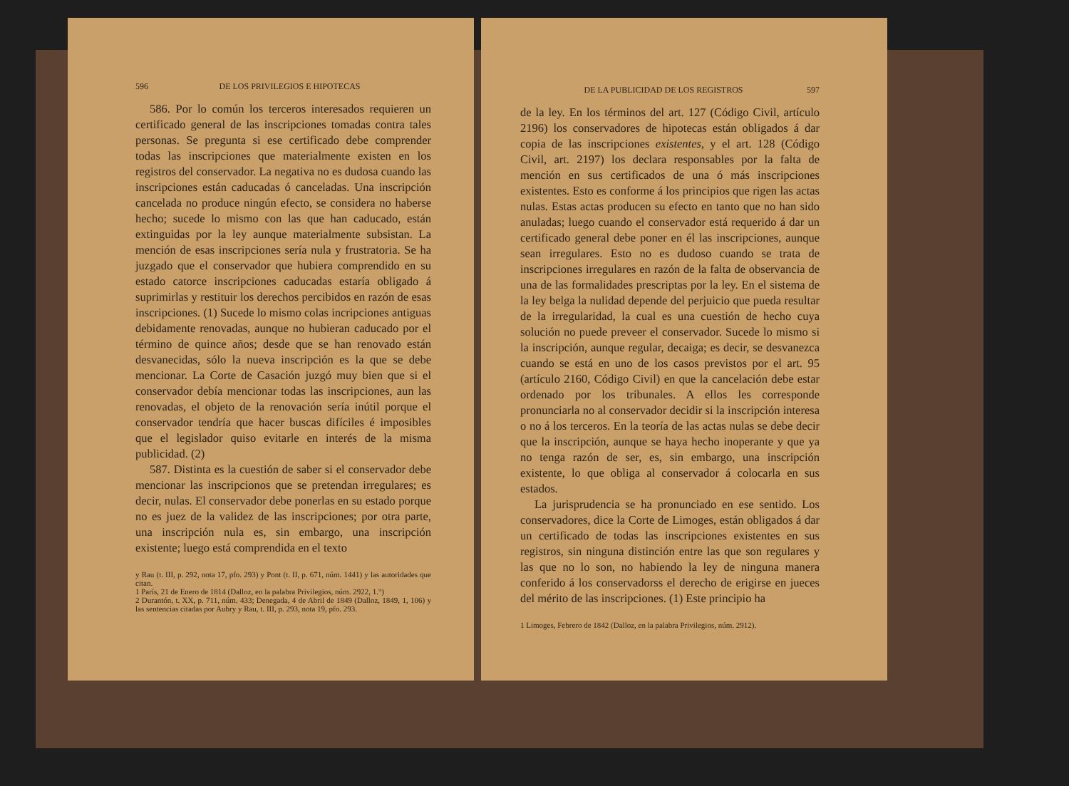596 DE LOS PRIVILEGIOS E HIPOTECAS
586. Por lo común los terceros interesados requieren un certificado general de las inscripciones tomadas contra tales personas. Se pregunta si ese certificado debe comprender todas las inscripciones que materialmente existen en los registros del conservador. La negativa no es dudosa cuando las inscripciones están caducadas ó canceladas. Una inscripción cancelada no produce ningún efecto, se considera no haberse hecho; sucede lo mismo con las que han caducado, están extinguidas por la ley aunque materialmente subsistan. La mención de esas inscripciones sería nula y frustratoria. Se ha juzgado que el conservador que hubiera comprendido en su estado catorce inscripciones caducadas estaría obligado á suprimirlas y restituir los derechos percibidos en razón de esas inscripciones. (1) Sucede lo mismo colas incripciones antiguas debidamente renovadas, aunque no hubieran caducado por el término de quince años; desde que se han renovado están desvanecidas, sólo la nueva inscripción es la que se debe mencionar. La Corte de Casación juzgó muy bien que si el conservador debía mencionar todas las inscripciones, aun las renovadas, el objeto de la renovación sería inútil porque el conservador tendría que hacer buscas difíciles é imposibles que el legislador quiso evitarle en interés de la misma publicidad. (2)
587. Distinta es la cuestión de saber si el conservador debe mencionar las inscripcionos que se pretendan irregulares; es decir, nulas. El conservador debe ponerlas en su estado porque no es juez de la validez de las inscripciones; por otra parte, una inscripción nula es, sin embargo, una inscripción existente; luego está comprendida en el texto
y Rau (t. III, p. 292, nota 17, pfo. 293) y Pont (t. II, p. 671, núm. 1441) y las autoridades que citan.
1 París, 21 de Enero de 1814 (Dalloz, en la palabra Privilegios, núm. 2922, 1.°)
2 Durantón, t. XX, p. 711, núm. 433; Denegada, 4 de Abril de 1849 (Dalloz, 1849, 1, 106) y las sentencias citadas por Aubry y Rau, t. III, p. 293, nota 19, pfo. 293.
DE LA PUBLICIDAD DE LOS REGISTROS 597
de la ley. En los términos del art. 127 (Código Civil, artículo 2196) los conservadores de hipotecas están obligados á dar copia de las inscripciones existentes, y el art. 128 (Código Civil, art. 2197) los declara responsables por la falta de mención en sus certificados de una ó más inscripciones existentes. Esto es conforme á los principios que rigen las actas nulas. Estas actas producen su efecto en tanto que no han sido anuladas; luego cuando el conservador está requerido á dar un certificado general debe poner en él las inscripciones, aunque sean irregulares. Esto no es dudoso cuando se trata de inscripciones irregulares en razón de la falta de observancia de una de las formalidades prescriptas por la ley. En el sistema de la ley belga la nulidad depende del perjuicio que pueda resultar de la irregularidad, la cual es una cuestión de hecho cuya solución no puede preveer el conservador. Sucede lo mismo si la inscripción, aunque regular, decaiga; es decir, se desvanezca cuando se está en uno de los casos previstos por el art. 95 (artículo 2160, Código Civil) en que la cancelación debe estar ordenado por los tribunales. A ellos les corresponde pronunciarla no al conservador decidir si la inscripción interesa o no á los terceros. En la teoría de las actas nulas se debe decir que la inscripción, aunque se haya hecho inoperante y que ya no tenga razón de ser, es, sin embargo, una inscripción existente, lo que obliga al conservador á colocarla en sus estados.
La jurisprudencia se ha pronunciado en ese sentido. Los conservadores, dice la Corte de Limoges, están obligados á dar un certificado de todas las inscripciones existentes en sus registros, sin ninguna distinción entre las que son regulares y las que no lo son, no habiendo la ley de ninguna manera conferido á los conservadorss el derecho de erigirse en jueces del mérito de las inscripciones. (1) Este principio ha
1 Limoges, Febrero de 1842 (Dalloz, en la palabra Privilegios, núm. 2912).